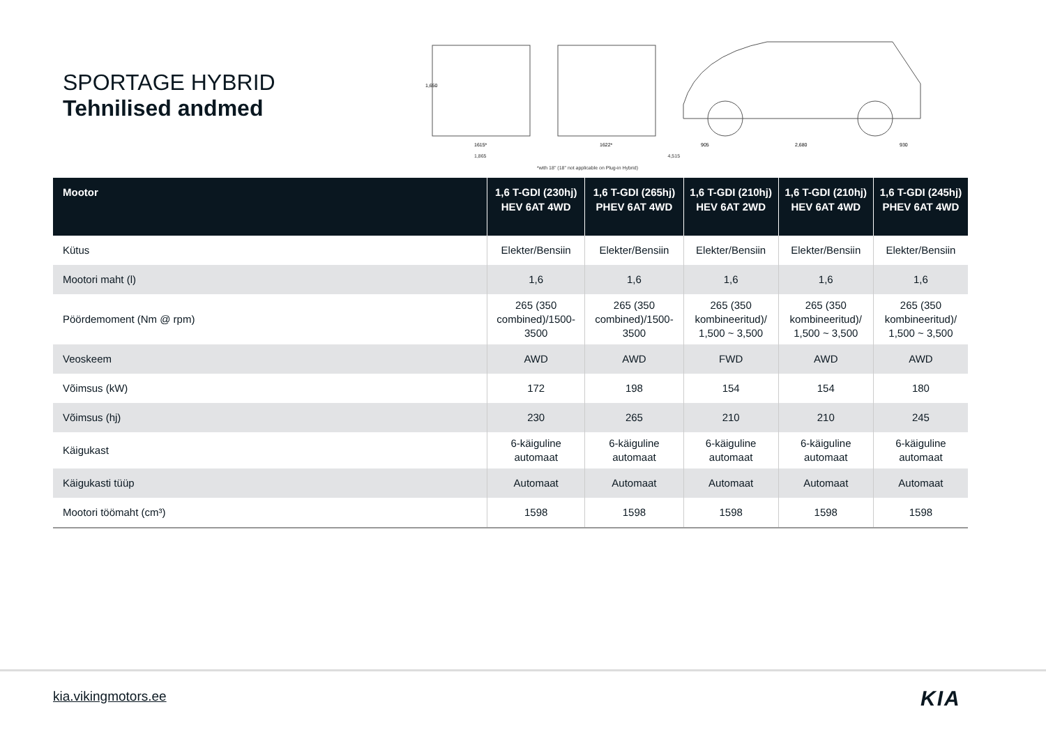SPORTAGE HYBRID
Tehnilised andmed
1,650
1615*
1622*
905
2,680
930
1,865 4,515
*with 18" (18" not applicable on Plug-in Hybrid)
| Mootor | 1,6 T-GDI (230hj) HEV 6AT 4WD | 1,6 T-GDI (265hj) PHEV 6AT 4WD | 1,6 T-GDI (210hj) HEV 6AT 2WD | 1,6 T-GDI (210hj) HEV 6AT 4WD | 1,6 T-GDI (245hj) PHEV 6AT 4WD |
| --- | --- | --- | --- | --- | --- |
| Kütus | Elekter/Bensiin | Elekter/Bensiin | Elekter/Bensiin | Elekter/Bensiin | Elekter/Bensiin |
| Mootori maht (l) | 1,6 | 1,6 | 1,6 | 1,6 | 1,6 |
| Pöördemoment (Nm @ rpm) | 265 (350 combined)/1500-3500 | 265 (350 combined)/1500-3500 | 265 (350 kombineeritud)/ 1,500 ~ 3,500 | 265 (350 kombineeritud)/ 1,500 ~ 3,500 | 265 (350 kombineeritud)/ 1,500 ~ 3,500 |
| Veoskeem | AWD | AWD | FWD | AWD | AWD |
| Võimsus (kW) | 172 | 198 | 154 | 154 | 180 |
| Võimsus (hj) | 230 | 265 | 210 | 210 | 245 |
| Käigukast | 6-käiguline automaat | 6-käiguline automaat | 6-käiguline automaat | 6-käiguline automaat | 6-käiguline automaat |
| Käigukasti tüüp | Automaat | Automaat | Automaat | Automaat | Automaat |
| Mootori töömaht (cm³) | 1598 | 1598 | 1598 | 1598 | 1598 |
kia.vikingmotors.ee KIA